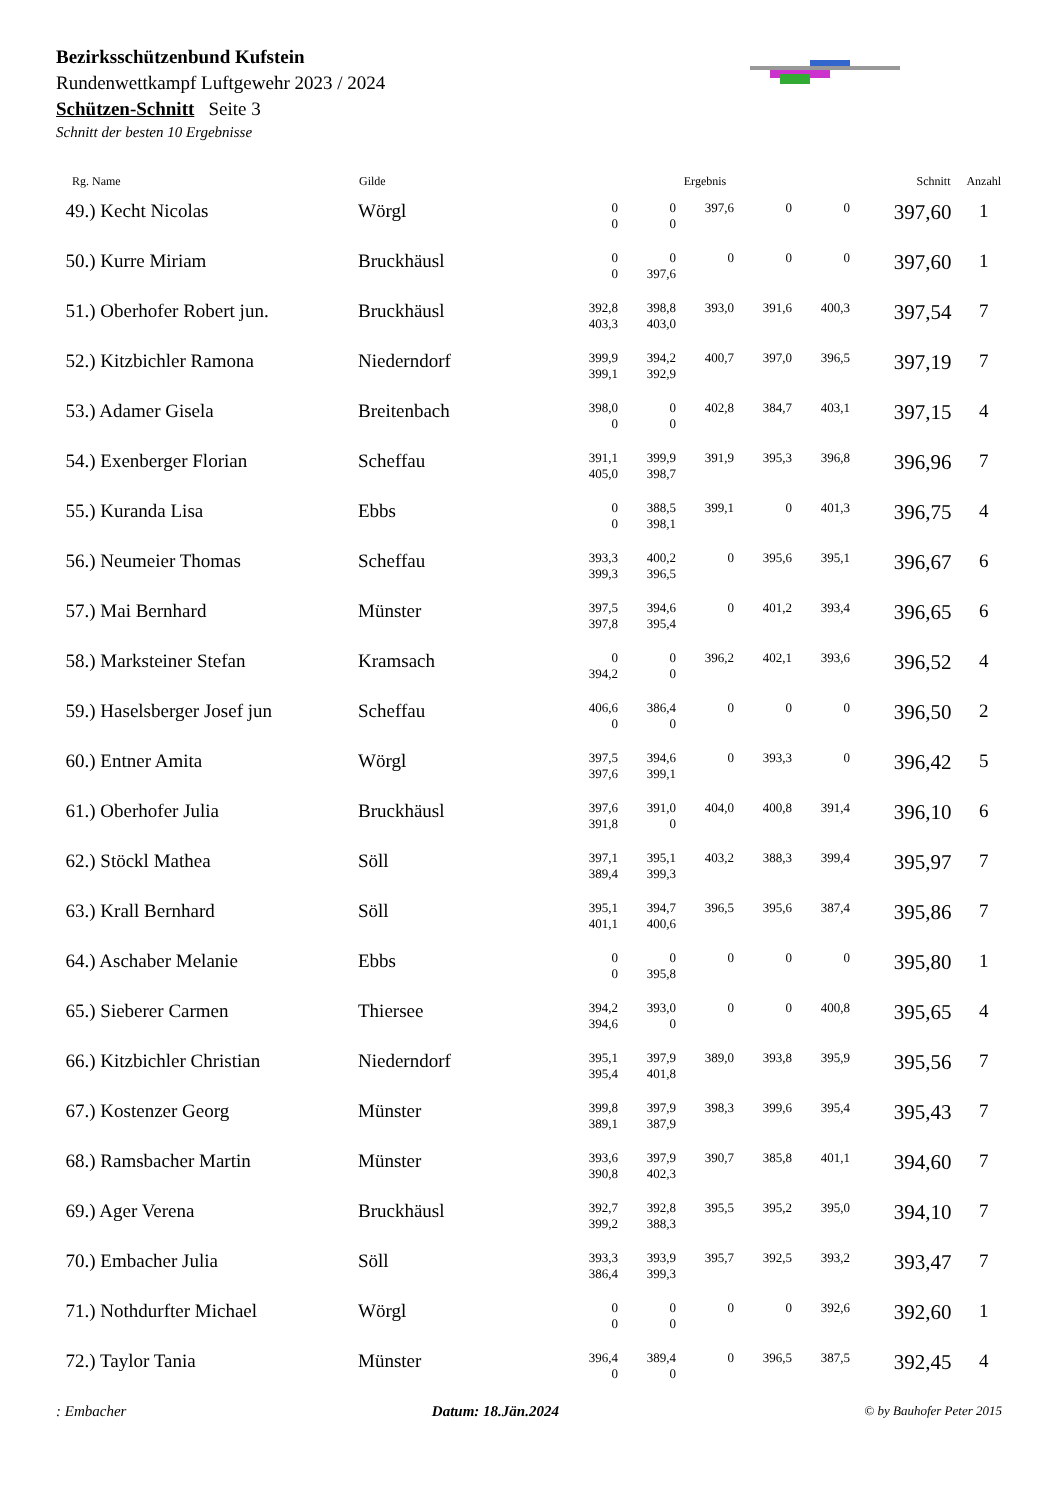Bezirksschützenbund Kufstein
Rundenwettkampf Luftgewehr 2023 / 2024
Schützen-Schnitt Seite 3
Schnitt der besten 10 Ergebnisse
| Rg. Name | Gilde | Ergebnis | | | | | Schnitt | Anzahl |
| --- | --- | --- | --- | --- | --- | --- | --- | --- |
| 49.) Kecht Nicolas | Wörgl | 0 0 | 0 0 | 397,6 | 0 | 0 | 397,60 | 1 |
| 50.) Kurre Miriam | Bruckhäusl | 0 0 | 0 397,6 | 0 | 0 | 0 | 397,60 | 1 |
| 51.) Oberhofer Robert jun. | Bruckhäusl | 392,8 403,3 | 398,8 403,0 | 393,0 | 391,6 | 400,3 | 397,54 | 7 |
| 52.) Kitzbichler Ramona | Niederndorf | 399,9 399,1 | 394,2 392,9 | 400,7 | 397,0 | 396,5 | 397,19 | 7 |
| 53.) Adamer Gisela | Breitenbach | 398,0 0 | 0 0 | 402,8 | 384,7 | 403,1 | 397,15 | 4 |
| 54.) Exenberger Florian | Scheffau | 391,1 405,0 | 399,9 398,7 | 391,9 | 395,3 | 396,8 | 396,96 | 7 |
| 55.) Kuranda Lisa | Ebbs | 0 0 | 388,5 398,1 | 399,1 | 0 | 401,3 | 396,75 | 4 |
| 56.) Neumeier Thomas | Scheffau | 393,3 399,3 | 400,2 396,5 | 0 | 395,6 | 395,1 | 396,67 | 6 |
| 57.) Mai Bernhard | Münster | 397,5 397,8 | 394,6 395,4 | 0 | 401,2 | 393,4 | 396,65 | 6 |
| 58.) Marksteiner Stefan | Kramsach | 0 394,2 | 0 0 | 396,2 | 402,1 | 393,6 | 396,52 | 4 |
| 59.) Haselsberger Josef jun | Scheffau | 406,6 0 | 386,4 0 | 0 | 0 | 0 | 396,50 | 2 |
| 60.) Entner Amita | Wörgl | 397,5 397,6 | 394,6 399,1 | 0 | 393,3 | 0 | 396,42 | 5 |
| 61.) Oberhofer Julia | Bruckhäusl | 397,6 391,8 | 391,0 0 | 404,0 | 400,8 | 391,4 | 396,10 | 6 |
| 62.) Stöckl Mathea | Söll | 397,1 389,4 | 395,1 399,3 | 403,2 | 388,3 | 399,4 | 395,97 | 7 |
| 63.) Krall Bernhard | Söll | 395,1 401,1 | 394,7 400,6 | 396,5 | 395,6 | 387,4 | 395,86 | 7 |
| 64.) Aschaber Melanie | Ebbs | 0 0 | 0 395,8 | 0 | 0 | 0 | 395,80 | 1 |
| 65.) Sieberer Carmen | Thiersee | 394,2 394,6 | 393,0 0 | 0 | 0 | 400,8 | 395,65 | 4 |
| 66.) Kitzbichler Christian | Niederndorf | 395,1 395,4 | 397,9 401,8 | 389,0 | 393,8 | 395,9 | 395,56 | 7 |
| 67.) Kostenzer Georg | Münster | 399,8 389,1 | 397,9 387,9 | 398,3 | 399,6 | 395,4 | 395,43 | 7 |
| 68.) Ramsbacher Martin | Münster | 393,6 390,8 | 397,9 402,3 | 390,7 | 385,8 | 401,1 | 394,60 | 7 |
| 69.) Ager Verena | Bruckhäusl | 392,7 399,2 | 392,8 388,3 | 395,5 | 395,2 | 395,0 | 394,10 | 7 |
| 70.) Embacher Julia | Söll | 393,3 386,4 | 393,9 399,3 | 395,7 | 392,5 | 393,2 | 393,47 | 7 |
| 71.) Nothdurfter Michael | Wörgl | 0 0 | 0 0 | 0 | 0 | 392,6 | 392,60 | 1 |
| 72.) Taylor Tania | Münster | 396,4 0 | 389,4 0 | 0 | 396,5 | 387,5 | 392,45 | 4 |
: Embacher Datum: 18.Jän.2024 © by Bauhofer Peter 2015